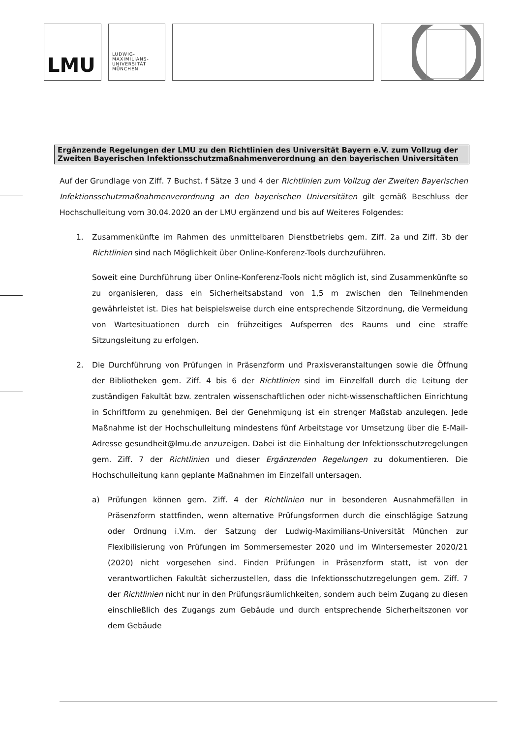LMU
LUDWIG-
MAXIMILIANS-
UNIVERSITÄT
MÜNCHEN
Ergänzende Regelungen der LMU zu den Richtlinien des Universität Bayern e.V. zum Vollzug der Zweiten Bayerischen Infektionsschutzmaßnahmenverordnung an den bayerischen Universitäten
Auf der Grundlage von Ziff. 7 Buchst. f Sätze 3 und 4 der Richtlinien zum Vollzug der Zweiten Bayerischen Infektionsschutzmaßnahmenverordnung an den bayerischen Universitäten gilt gemäß Beschluss der Hochschulleitung vom 30.04.2020 an der LMU ergänzend und bis auf Weiteres Folgendes:
1. Zusammenkünfte im Rahmen des unmittelbaren Dienstbetriebs gem. Ziff. 2a und Ziff. 3b der Richtlinien sind nach Möglichkeit über Online-Konferenz-Tools durchzuführen.
Soweit eine Durchführung über Online-Konferenz-Tools nicht möglich ist, sind Zusammenkünfte so zu organisieren, dass ein Sicherheitsabstand von 1,5 m zwischen den Teilnehmenden gewährleistet ist. Dies hat beispielsweise durch eine entsprechende Sitzordnung, die Vermeidung von Wartesituationen durch ein frühzeitiges Aufsperren des Raums und eine straffe Sitzungsleitung zu erfolgen.
2. Die Durchführung von Prüfungen in Präsenzform und Praxisveranstaltungen sowie die Öffnung der Bibliotheken gem. Ziff. 4 bis 6 der Richtlinien sind im Einzelfall durch die Leitung der zuständigen Fakultät bzw. zentralen wissenschaftlichen oder nicht-wissenschaftlichen Einrichtung in Schriftform zu genehmigen. Bei der Genehmigung ist ein strenger Maßstab anzulegen. Jede Maßnahme ist der Hochschulleitung mindestens fünf Arbeitstage vor Umsetzung über die E-Mail-Adresse gesundheit@lmu.de anzuzeigen. Dabei ist die Einhaltung der Infektionsschutzregelungen gem. Ziff. 7 der Richtlinien und dieser Ergänzenden Regelungen zu dokumentieren. Die Hochschulleitung kann geplante Maßnahmen im Einzelfall untersagen.
a) Prüfungen können gem. Ziff. 4 der Richtlinien nur in besonderen Ausnahmefällen in Präsenzform stattfinden, wenn alternative Prüfungsformen durch die einschlägige Satzung oder Ordnung i.V.m. der Satzung der Ludwig-Maximilians-Universität München zur Flexibilisierung von Prüfungen im Sommersemester 2020 und im Wintersemester 2020/21 (2020) nicht vorgesehen sind. Finden Prüfungen in Präsenzform statt, ist von der verantwortlichen Fakultät sicherzustellen, dass die Infektionsschutzregelungen gem. Ziff. 7 der Richtlinien nicht nur in den Prüfungsräumlichkeiten, sondern auch beim Zugang zu diesen einschließlich des Zugangs zum Gebäude und durch entsprechende Sicherheitszonen vor dem Gebäude